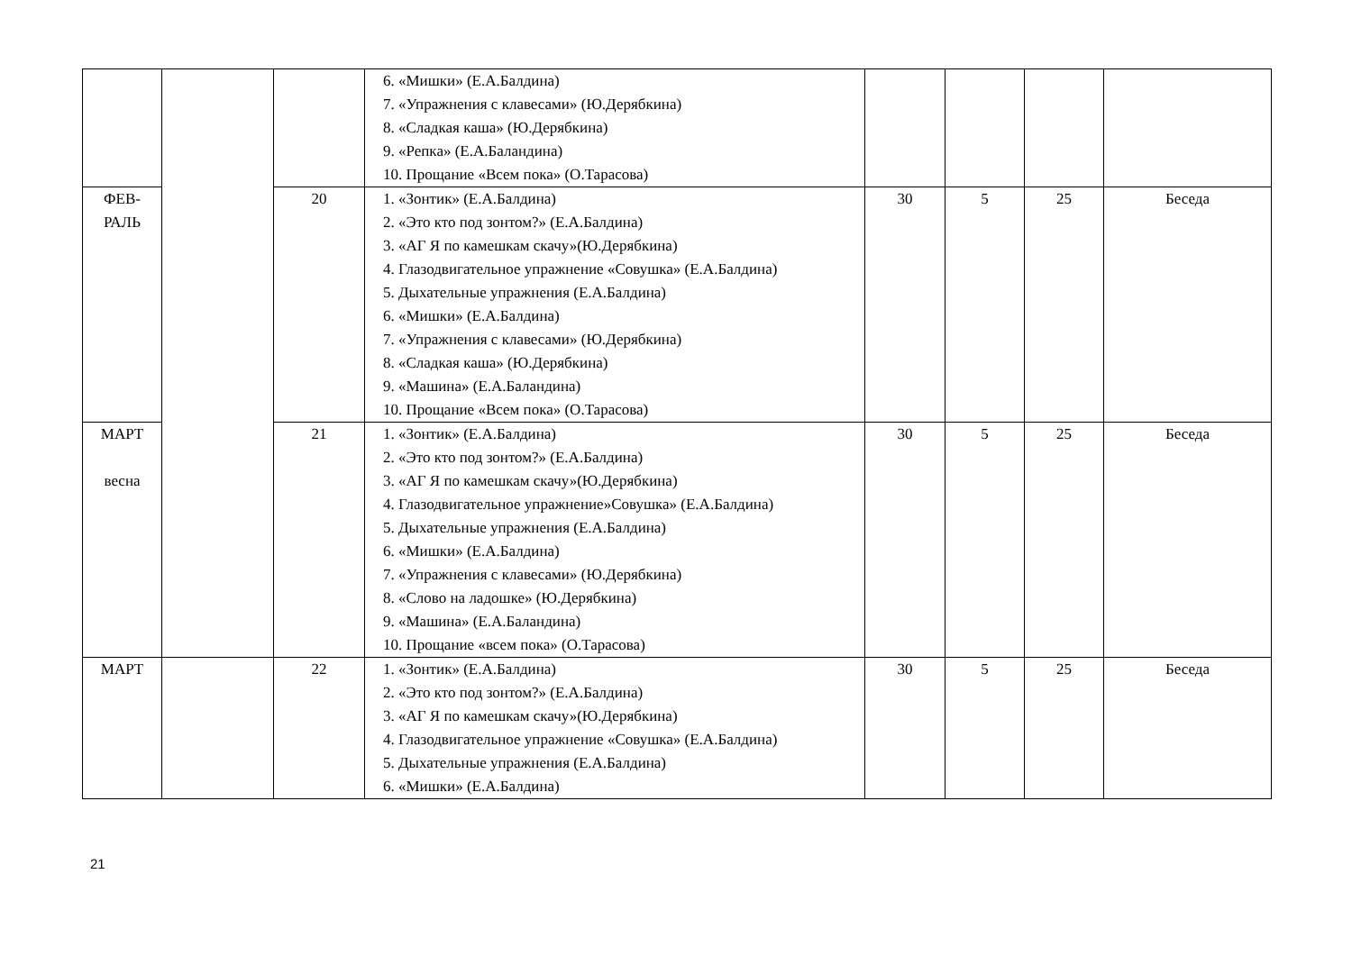| | | | 6. «Мишки» (Е.А.Балдина) 7. «Упражнения с клавесами» (Ю.Дерябкина) 8. «Сладкая каша» (Ю.Дерябкина) 9. «Репка» (Е.А.Баландина) 10. Прощание «Всем пока» (О.Тарасова) | | | | |
| ФЕВ- РАЛЬ | | 20 | 1. «Зонтик» (Е.А.Балдина) 2. «Это кто под зонтом?» (Е.А.Балдина) 3. «АГ Я по камешкам скачу»(Ю.Дерябкина) 4. Глазодвигательное упражнение «Совушка» (Е.А.Балдина) 5. Дыхательные упражнения (Е.А.Балдина) 6. «Мишки» (Е.А.Балдина) 7. «Упражнения с клавесами» (Ю.Дерябкина) 8. «Сладкая каша» (Ю.Дерябкина) 9. «Машина» (Е.А.Баландина) 10. Прощание «Всем пока» (О.Тарасова) | 30 | 5 | 25 | Беседа |
| МАРТ весна | | 21 | 1. «Зонтик» (Е.А.Балдина) 2. «Это кто под зонтом?» (Е.А.Балдина) 3. «АГ Я по камешкам скачу»(Ю.Дерябкина) 4. Глазодвигательное упражнение»Совушка» (Е.А.Балдина) 5. Дыхательные упражнения (Е.А.Балдина) 6. «Мишки» (Е.А.Балдина) 7. «Упражнения с клавесами» (Ю.Дерябкина) 8. «Слово на ладошке» (Ю.Дерябкина) 9. «Машина» (Е.А.Баландина) 10. Прощание «всем пока» (О.Тарасова) | 30 | 5 | 25 | Беседа |
| МАРТ | | 22 | 1. «Зонтик» (Е.А.Балдина) 2. «Это кто под зонтом?» (Е.А.Балдина) 3. «АГ Я по камешкам скачу»(Ю.Дерябкина) 4. Глазодвигательное упражнение «Совушка» (Е.А.Балдина) 5. Дыхательные упражнения (Е.А.Балдина) 6. «Мишки» (Е.А.Балдина) | 30 | 5 | 25 | Беседа |
21